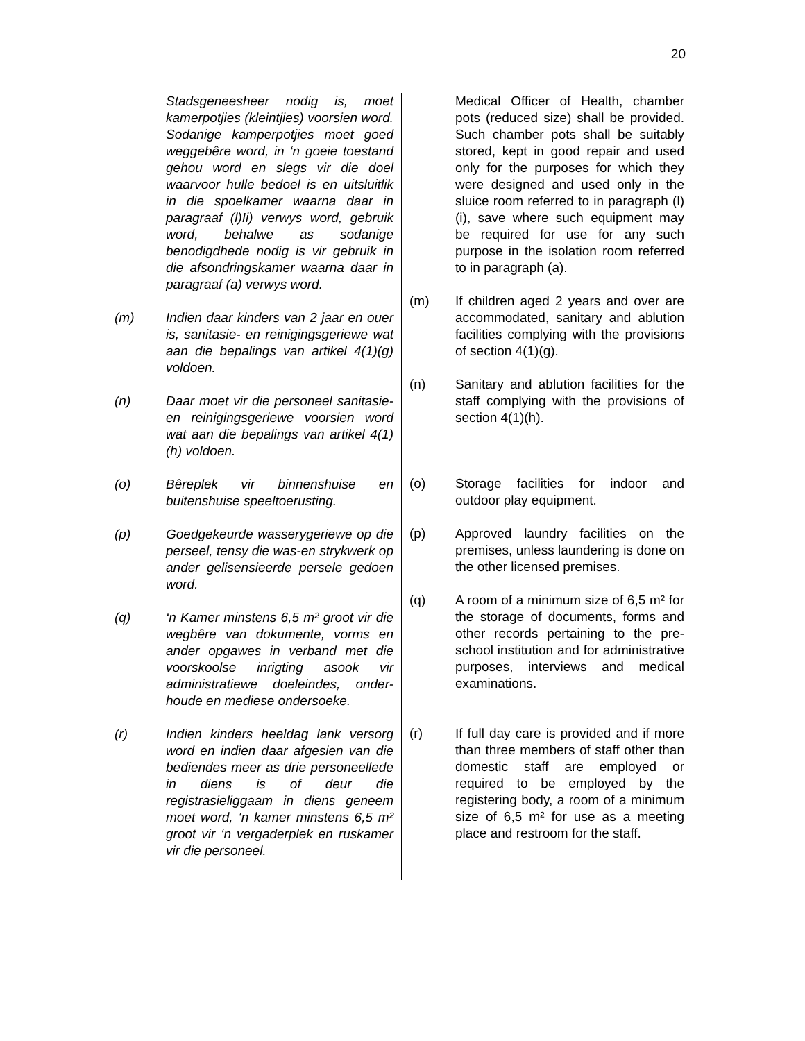20
Stadsgeneesheer nodig is, moet kamerpotjies (kleintjies) voorsien word. Sodanige kamperpotjies moet goed weggebêre word, in ‘n goeie toestand gehou word en slegs vir die doel waarvoor hulle bedoel is en uitsluitlik in die spoelkamer waarna daar in paragraaf (l)Ii) verwys word, gebruik word, behalwe as sodanige benodigdhede nodig is vir gebruik in die afsondringskamer waarna daar in paragraaf (a) verwys word.
(m) Indien daar kinders van 2 jaar en ouer is, sanitasie- en reinigingsgeriewe wat aan die bepalings van artikel 4(1)(g) voldoen.
(n) Daar moet vir die personeel sanitasie- en reinigingsgeriewe voorsien word wat aan die bepalings van artikel 4(1)(h) voldoen.
(o) Bêreplek vir binnenshuise en buitenshuise speeltoerusting.
(p) Goedgekeurde wasserygeriewe op die perseel, tensy die was-en strykwerk op ander gelisensieerde persele gedoen word.
(q) ‘n Kamer minstens 6,5 m² groot vir die wegbêre van dokumente, vorms en ander opgawes in verband met die voorskoolse inrigting asook vir administratiewe doeleindes, onder-houde en mediese ondersoeke.
(r) Indien kinders heeldag lank versorg word en indien daar afgesien van die bediendes meer as drie personeellede in diens is of deur die registrasieliggaam in diens geneem moet word, ‘n kamer minstens 6,5 m² groot vir ‘n vergaderplek en ruskamer vir die personeel.
Medical Officer of Health, chamber pots (reduced size) shall be provided. Such chamber pots shall be suitably stored, kept in good repair and used only for the purposes for which they were designed and used only in the sluice room referred to in paragraph (l)(i), save where such equipment may be required for use for any such purpose in the isolation room referred to in paragraph (a).
(m) If children aged 2 years and over are accommodated, sanitary and ablution facilities complying with the provisions of section 4(1)(g).
(n) Sanitary and ablution facilities for the staff complying with the provisions of section 4(1)(h).
(o) Storage facilities for indoor and outdoor play equipment.
(p) Approved laundry facilities on the premises, unless laundering is done on the other licensed premises.
(q) A room of a minimum size of 6,5 m² for the storage of documents, forms and other records pertaining to the pre-school institution and for administrative purposes, interviews and medical examinations.
(r) If full day care is provided and if more than three members of staff other than domestic staff are employed or required to be employed by the registering body, a room of a minimum size of 6,5 m² for use as a meeting place and restroom for the staff.